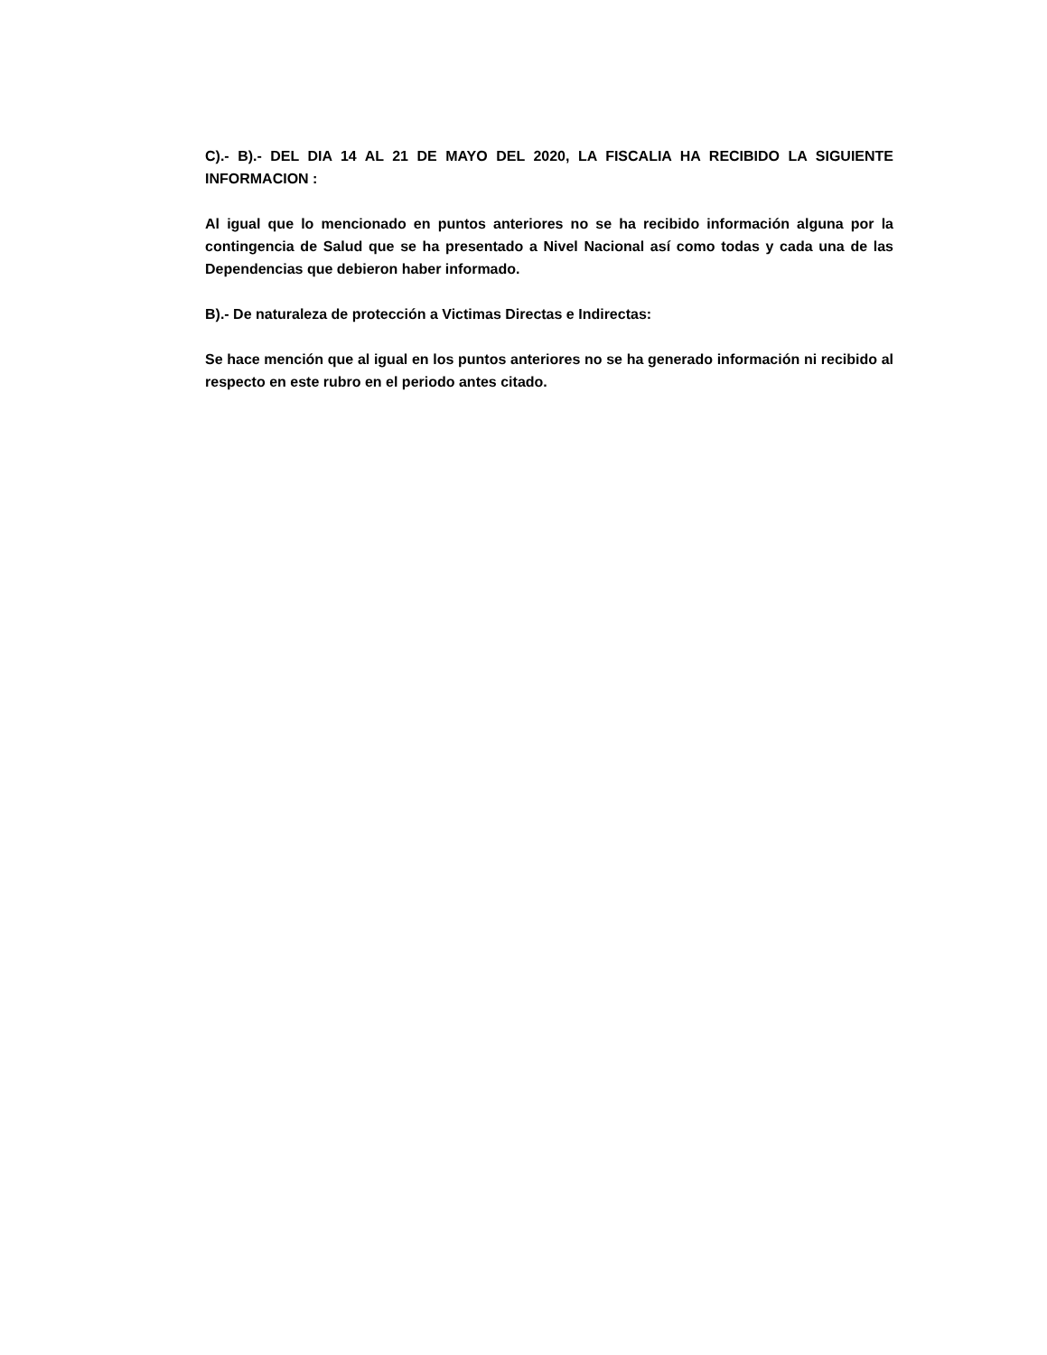C).- B).- DEL DIA 14 AL 21 DE MAYO DEL 2020, LA FISCALIA HA RECIBIDO LA SIGUIENTE INFORMACION :
Al igual que lo mencionado en puntos anteriores no se ha recibido información alguna por la contingencia de Salud que se ha presentado a Nivel Nacional así como todas y cada una de las Dependencias que debieron haber informado.
B).- De naturaleza de protección a Victimas Directas e Indirectas:
Se hace mención que al igual en los puntos anteriores no se ha generado información ni recibido al respecto en este rubro en el periodo antes citado.